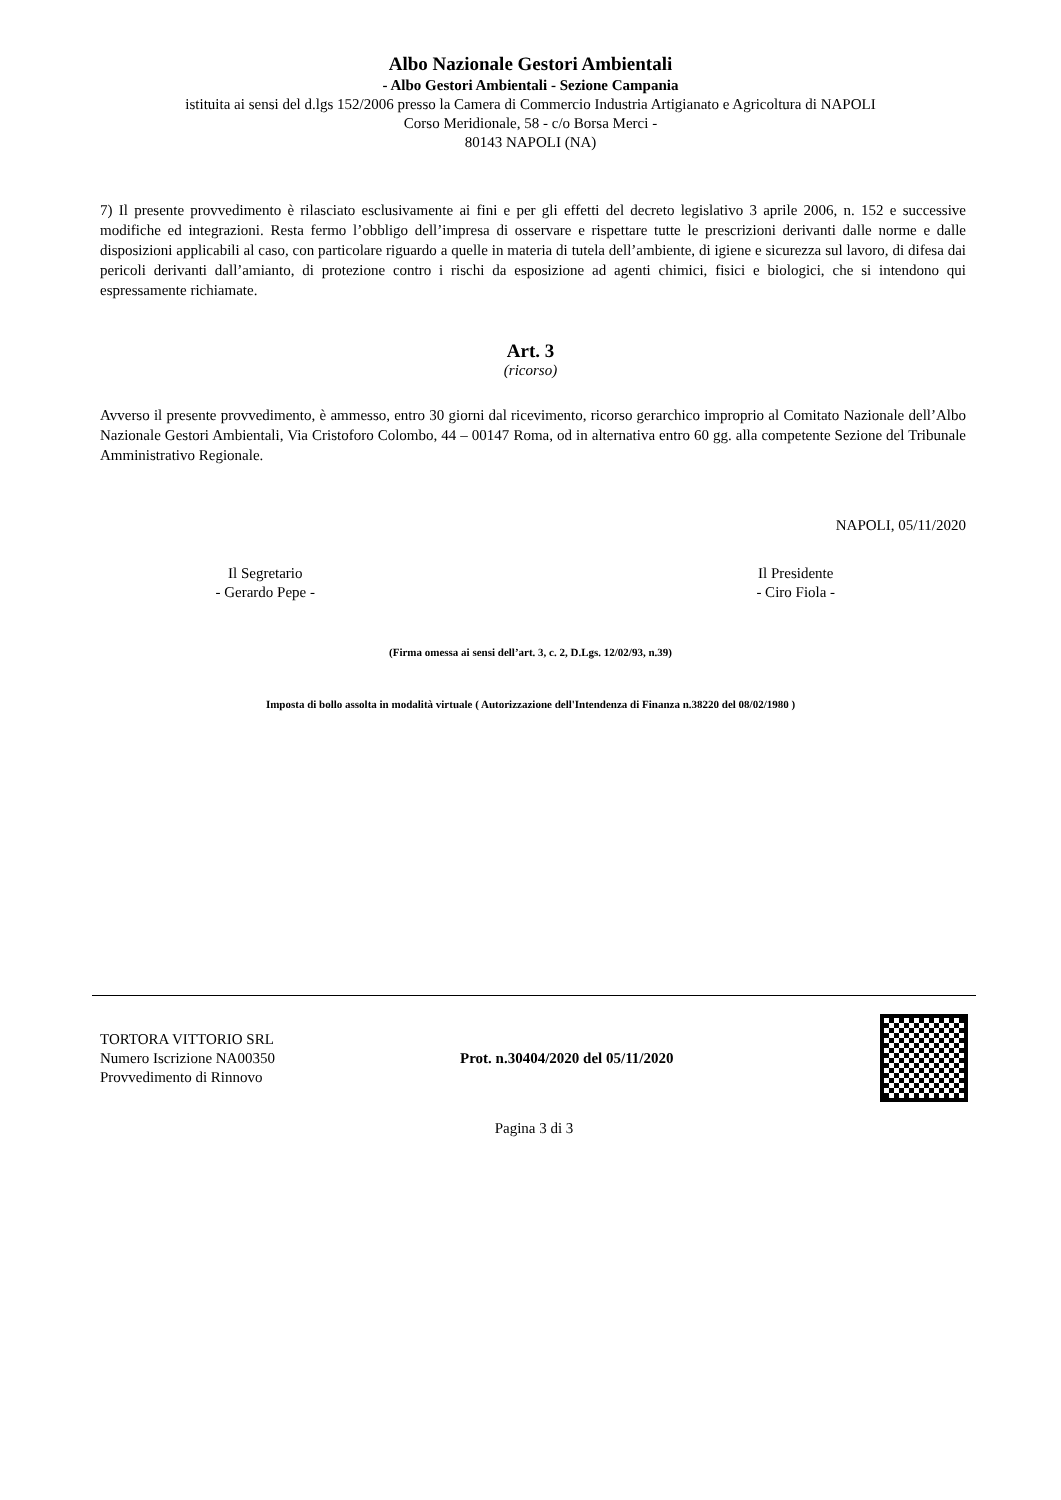Albo Nazionale Gestori Ambientali
- Albo Gestori Ambientali - Sezione Campania
istituita ai sensi del d.lgs 152/2006 presso la Camera di Commercio Industria Artigianato e Agricoltura di NAPOLI
Corso Meridionale, 58 - c/o Borsa Merci -
80143 NAPOLI (NA)
7) Il presente provvedimento è rilasciato esclusivamente ai fini e per gli effetti del decreto legislativo 3 aprile 2006, n. 152 e successive modifiche ed integrazioni. Resta fermo l’obbligo dell’impresa di osservare e rispettare tutte le prescrizioni derivanti dalle norme e dalle disposizioni applicabili al caso, con particolare riguardo a quelle in materia di tutela dell’ambiente, di igiene e sicurezza sul lavoro, di difesa dai pericoli derivanti dall’amianto, di protezione contro i rischi da esposizione ad agenti chimici, fisici e biologici, che si intendono qui espressamente richiamate.
Art. 3
(ricorso)
Avverso il presente provvedimento, è ammesso, entro 30 giorni dal ricevimento, ricorso gerarchico improprio al Comitato Nazionale dell’Albo Nazionale Gestori Ambientali, Via Cristoforo Colombo, 44 – 00147 Roma, od in alternativa entro 60 gg. alla competente Sezione del Tribunale Amministrativo Regionale.
NAPOLI, 05/11/2020
Il Segretario
- Gerardo Pepe -
Il Presidente
- Ciro Fiola -
(Firma omessa ai sensi dell’art. 3, c. 2, D.Lgs. 12/02/93, n.39)
Imposta di bollo assolta in modalità virtuale ( Autorizzazione dell'Intendenza di Finanza n.38220 del 08/02/1980 )
TORTORA VITTORIO SRL
Numero Iscrizione NA00350
Provvedimento di Rinnovo
Prot. n.30404/2020 del 05/11/2020
Pagina 3 di 3